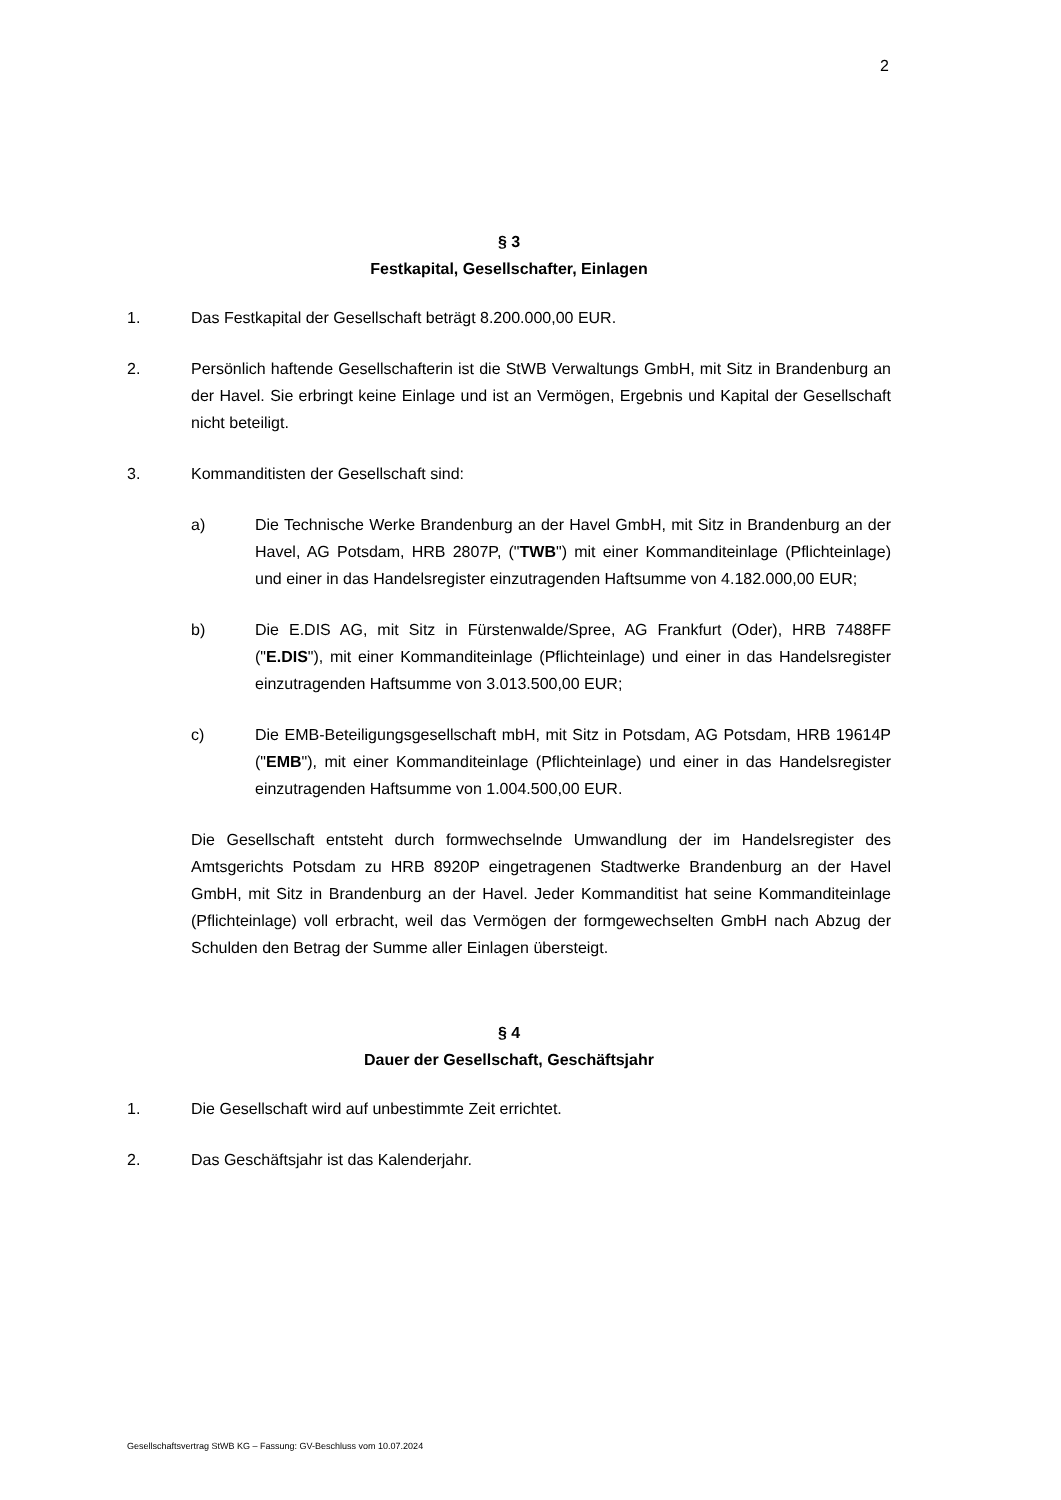2
§ 3
Festkapital, Gesellschafter, Einlagen
1. Das Festkapital der Gesellschaft beträgt 8.200.000,00 EUR.
2. Persönlich haftende Gesellschafterin ist die StWB Verwaltungs GmbH, mit Sitz in Brandenburg an der Havel. Sie erbringt keine Einlage und ist an Vermögen, Ergebnis und Kapital der Gesellschaft nicht beteiligt.
3. Kommanditisten der Gesellschaft sind:
a) Die Technische Werke Brandenburg an der Havel GmbH, mit Sitz in Brandenburg an der Havel, AG Potsdam, HRB 2807P, ("TWB") mit einer Kommanditeinlage (Pflichteinlage) und einer in das Handelsregister einzutragenden Haftsumme von 4.182.000,00 EUR;
b) Die E.DIS AG, mit Sitz in Fürstenwalde/Spree, AG Frankfurt (Oder), HRB 7488FF ("E.DIS"), mit einer Kommanditeinlage (Pflichteinlage) und einer in das Handelsregister einzutragenden Haftsumme von 3.013.500,00 EUR;
c) Die EMB-Beteiligungsgesellschaft mbH, mit Sitz in Potsdam, AG Potsdam, HRB 19614P ("EMB"), mit einer Kommanditeinlage (Pflichteinlage) und einer in das Handelsregister einzutragenden Haftsumme von 1.004.500,00 EUR.
Die Gesellschaft entsteht durch formwechselnde Umwandlung der im Handelsregister des Amtsgerichts Potsdam zu HRB 8920P eingetragenen Stadtwerke Brandenburg an der Havel GmbH, mit Sitz in Brandenburg an der Havel. Jeder Kommanditist hat seine Kommanditeinlage (Pflichteinlage) voll erbracht, weil das Vermögen der formgewechselten GmbH nach Abzug der Schulden den Betrag der Summe aller Einlagen übersteigt.
§ 4
Dauer der Gesellschaft, Geschäftsjahr
1. Die Gesellschaft wird auf unbestimmte Zeit errichtet.
2. Das Geschäftsjahr ist das Kalenderjahr.
Gesellschaftsvertrag StWB KG – Fassung: GV-Beschluss vom 10.07.2024